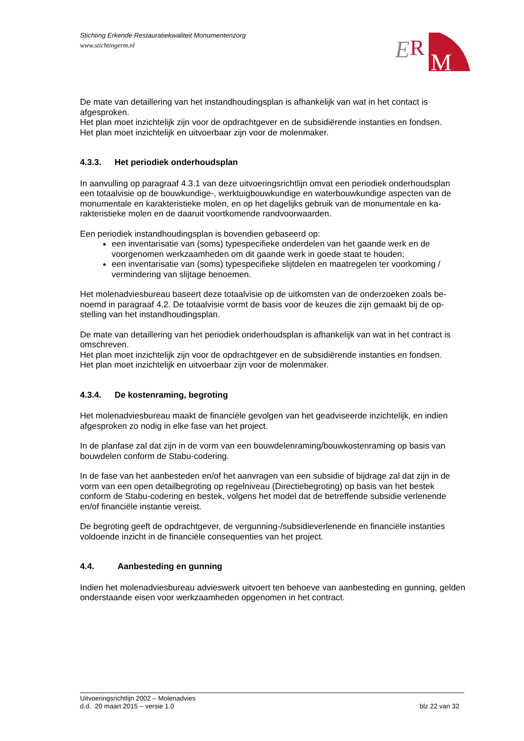Stichting Erkende Restauratiekwaliteit Monumentenzorg
www.stichtingerm.nl
E
R
M
De mate van detaillering van het instandhoudingsplan is afhankelijk van wat in het contact is afgesproken.
Het plan moet inzichtelijk zijn voor de opdrachtgever en de subsidiërende instanties en fondsen.
Het plan moet inzichtelijk en uitvoerbaar zijn voor de molenmaker.
4.3.3. Het periodiek onderhoudsplan
In aanvulling op paragraaf 4.3.1 van deze uitvoeringsrichtlijn omvat een periodiek onderhoudsplan een totaalvisie op de bouwkundige-, werktuigbouwkundige en waterbouwkundige aspecten van de monumentale en karakteristieke molen, en op het dagelijks gebruik van de monumentale en ka-rakteristieke molen en de daaruit voortkomende randvoorwaarden.
Een periodiek instandhoudingsplan is bovendien gebaseerd op:
een inventarisatie van (soms) typespecifieke onderdelen van het gaande werk en de voorgenomen werkzaamheden om dit gaande werk in goede staat te houden;
een inventarisatie van (soms) typespecifieke slijtdelen en maatregelen ter voorkoming / vermindering van slijtage benoemen.
Het molenadviesbureau baseert deze totaalvisie op de uitkomsten van de onderzoeken zoals be-noemd in paragraaf 4.2. De totaalvisie vormt de basis voor de keuzes die zijn gemaakt bij de op-stelling van het instandhoudingsplan.
De mate van detaillering van het periodiek onderhoudsplan is afhankelijk van wat in het contract is omschreven.
Het plan moet inzichtelijk zijn voor de opdrachtgever en de subsidiërende instanties en fondsen.
Het plan moet inzichtelijk en uitvoerbaar zijn voor de molenmaker.
4.3.4. De kostenraming, begroting
Het molenadviesbureau maakt de financiële gevolgen van het geadviseerde inzichtelijk, en indien afgesproken zo nodig in elke fase van het project.
In de planfase zal dat zijn in de vorm van een bouwdelenraming/bouwkostenraming op basis van bouwdelen conform de Stabu-codering.
In de fase van het aanbesteden en/of het aanvragen van een subsidie of bijdrage zal dat zijn in de vorm van een open detailbegroting op regelniveau (Directiebegroting) op basis van het bestek conform de Stabu-codering en bestek, volgens het model dat de betreffende subsidie verlenende en/of financiële instantie vereist.
De begroting geeft de opdrachtgever, de vergunning-/subsidieverlenende en financiële instanties voldoende inzicht in de financiële consequenties van het project.
4.4. Aanbesteding en gunning
Indien het molenadviesbureau advieswerk uitvoert ten behoeve van aanbesteding en gunning, gelden onderstaande eisen voor werkzaamheden opgenomen in het contract.
Uitvoeringsrichtlijn 2002 – Molenadvies
d.d. 20 maart 2015 – versie 1.0 blz 22 van 32